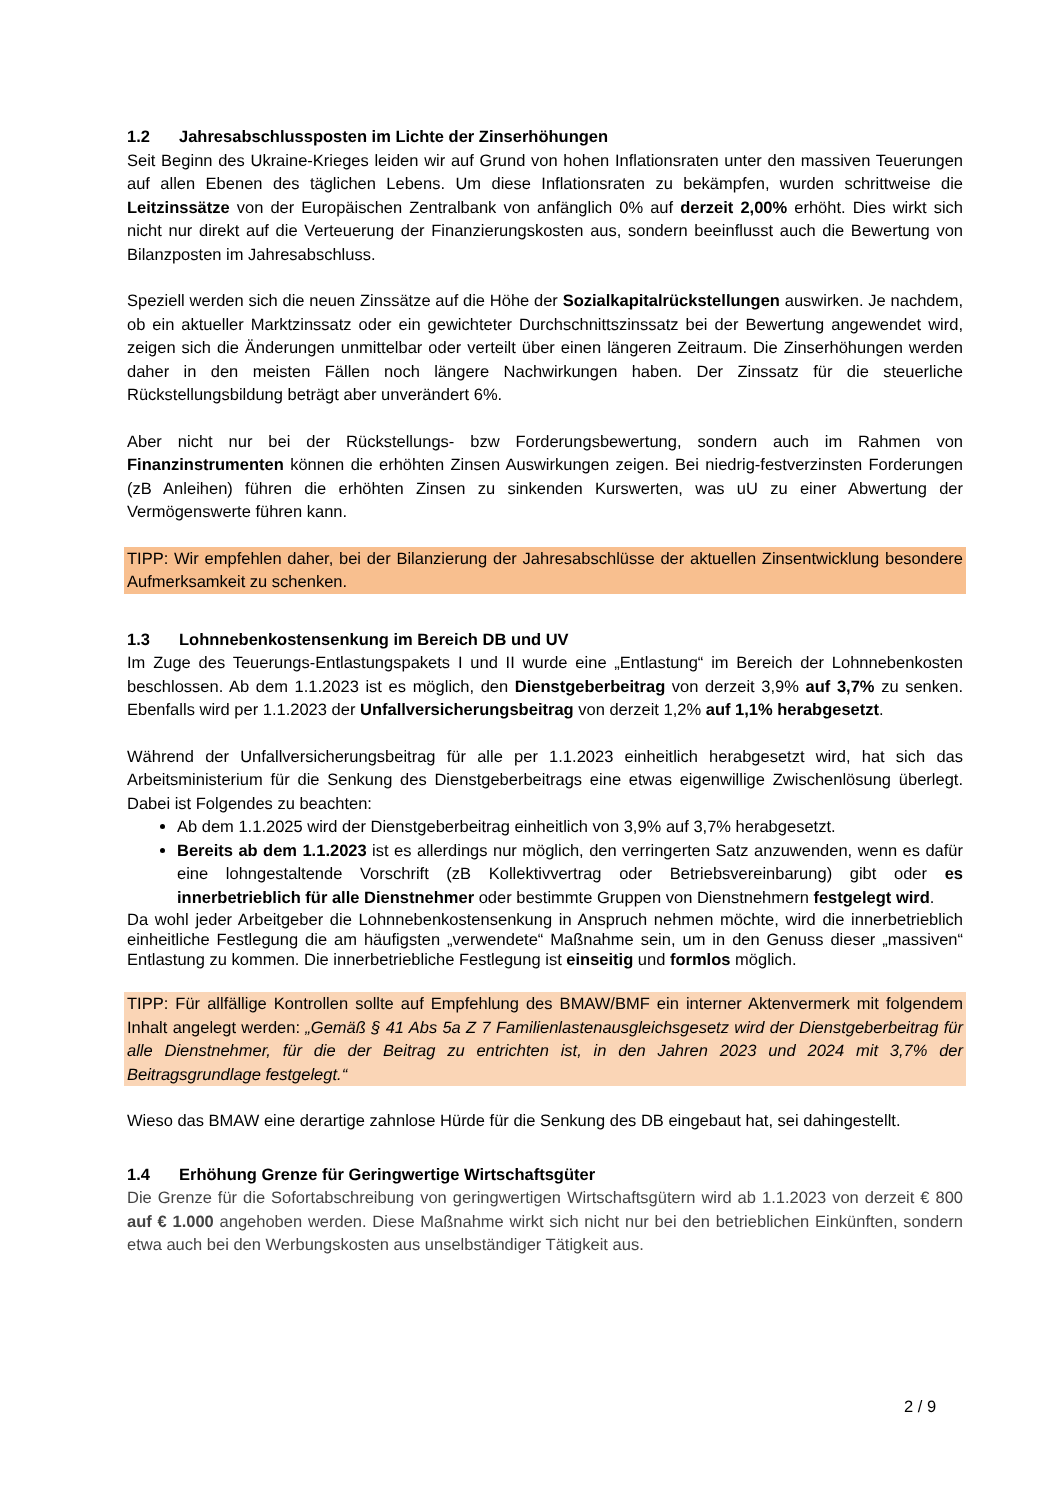1.2 Jahresabschlussposten im Lichte der Zinserhöhungen
Seit Beginn des Ukraine-Krieges leiden wir auf Grund von hohen Inflationsraten unter den massiven Teuerungen auf allen Ebenen des täglichen Lebens. Um diese Inflationsraten zu bekämpfen, wurden schrittweise die Leitzinssätze von der Europäischen Zentralbank von anfänglich 0% auf derzeit 2,00% erhöht. Dies wirkt sich nicht nur direkt auf die Verteuerung der Finanzierungskosten aus, sondern beeinflusst auch die Bewertung von Bilanzposten im Jahresabschluss.
Speziell werden sich die neuen Zinssätze auf die Höhe der Sozialkapitalrückstellungen auswirken. Je nachdem, ob ein aktueller Marktzinssatz oder ein gewichteter Durchschnittszinssatz bei der Bewertung angewendet wird, zeigen sich die Änderungen unmittelbar oder verteilt über einen längeren Zeitraum. Die Zinserhöhungen werden daher in den meisten Fällen noch längere Nachwirkungen haben. Der Zinssatz für die steuerliche Rückstellungsbildung beträgt aber unverändert 6%.
Aber nicht nur bei der Rückstellungs- bzw Forderungsbewertung, sondern auch im Rahmen von Finanzinstrumenten können die erhöhten Zinsen Auswirkungen zeigen. Bei niedrig-festverzinsten Forderungen (zB Anleihen) führen die erhöhten Zinsen zu sinkenden Kurswerten, was uU zu einer Abwertung der Vermögenswerte führen kann.
TIPP: Wir empfehlen daher, bei der Bilanzierung der Jahresabschlüsse der aktuellen Zinsentwicklung besondere Aufmerksamkeit zu schenken.
1.3 Lohnnebenkostensenkung im Bereich DB und UV
Im Zuge des Teuerungs-Entlastungspakets I und II wurde eine „Entlastung“ im Bereich der Lohnnebenkosten beschlossen. Ab dem 1.1.2023 ist es möglich, den Dienstgeberbeitrag von derzeit 3,9% auf 3,7% zu senken. Ebenfalls wird per 1.1.2023 der Unfallversicherungsbeitrag von derzeit 1,2% auf 1,1% herabgesetzt.
Während der Unfallversicherungsbeitrag für alle per 1.1.2023 einheitlich herabgesetzt wird, hat sich das Arbeitsministerium für die Senkung des Dienstgeberbeitrags eine etwas eigenwillige Zwischenlösung überlegt. Dabei ist Folgendes zu beachten:
Ab dem 1.1.2025 wird der Dienstgeberbeitrag einheitlich von 3,9% auf 3,7% herabgesetzt.
Bereits ab dem 1.1.2023 ist es allerdings nur möglich, den verringerten Satz anzuwenden, wenn es dafür eine lohngestaltende Vorschrift (zB Kollektivvertrag oder Betriebsvereinbarung) gibt oder es innerbetrieblich für alle Dienstnehmer oder bestimmte Gruppen von Dienstnehmern festgelegt wird.
Da wohl jeder Arbeitgeber die Lohnnebenkostensenkung in Anspruch nehmen möchte, wird die innerbetrieblich einheitliche Festlegung die am häufigsten „verwendete“ Maßnahme sein, um in den Genuss dieser „massiven“ Entlastung zu kommen. Die innerbetriebliche Festlegung ist einseitig und formlos möglich.
TIPP: Für allfällige Kontrollen sollte auf Empfehlung des BMAW/BMF ein interner Aktenvermerk mit folgendem Inhalt angelegt werden: „Gemäß § 41 Abs 5a Z 7 Familienlastenausgleichsgesetz wird der Dienstgeberbeitrag für alle Dienstnehmer, für die der Beitrag zu entrichten ist, in den Jahren 2023 und 2024 mit 3,7% der Beitragsgrundlage festgelegt.“
Wieso das BMAW eine derartige zahnlose Hürde für die Senkung des DB eingebaut hat, sei dahingestellt.
1.4 Erhöhung Grenze für Geringwertige Wirtschaftsgüter
Die Grenze für die Sofortabschreibung von geringwertigen Wirtschaftsgütern wird ab 1.1.2023 von derzeit € 800 auf € 1.000 angehoben werden. Diese Maßnahme wirkt sich nicht nur bei den betrieblichen Einkünften, sondern etwa auch bei den Werbungskosten aus unselbständiger Tätigkeit aus.
2 / 9